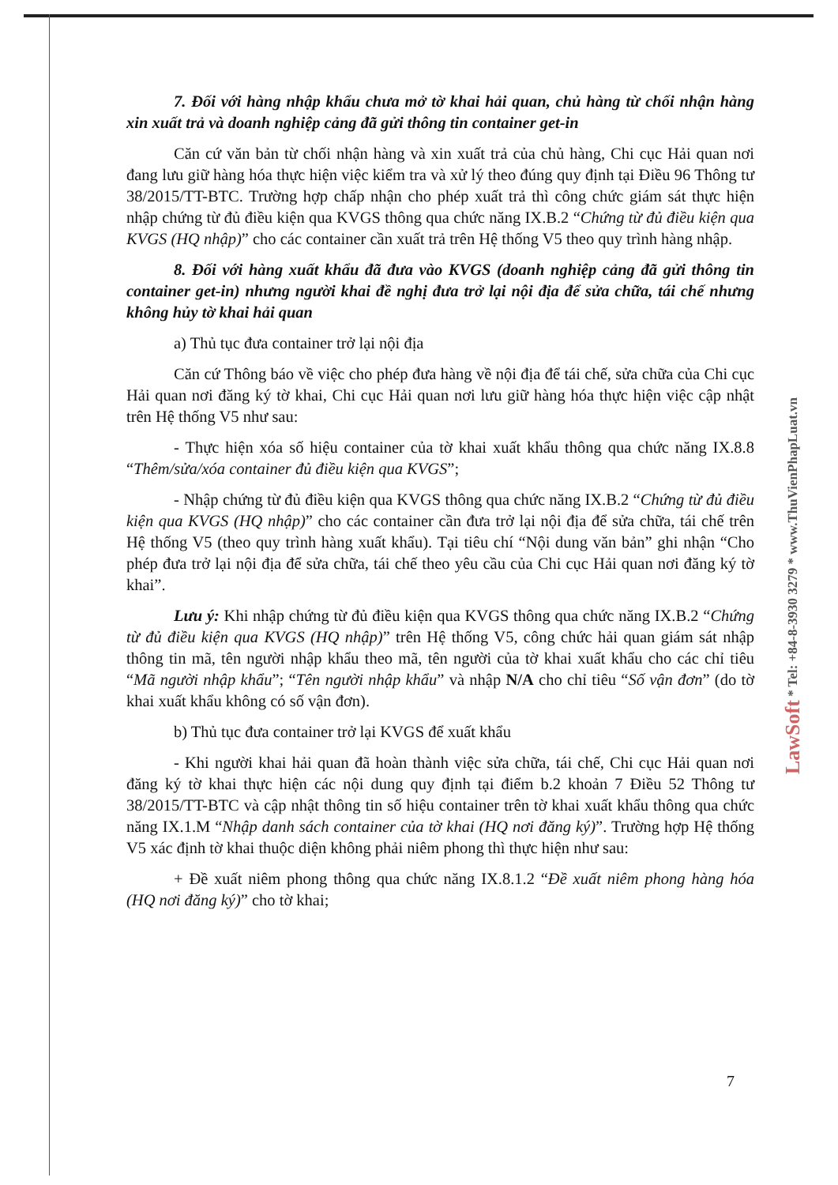7. Đối với hàng nhập khẩu chưa mở tờ khai hải quan, chủ hàng từ chối nhận hàng xin xuất trả và doanh nghiệp cảng đã gửi thông tin container get-in
Căn cứ văn bản từ chối nhận hàng và xin xuất trả của chủ hàng, Chi cục Hải quan nơi đang lưu giữ hàng hóa thực hiện việc kiểm tra và xử lý theo đúng quy định tại Điều 96 Thông tư 38/2015/TT-BTC. Trường hợp chấp nhận cho phép xuất trả thì công chức giám sát thực hiện nhập chứng từ đủ điều kiện qua KVGS thông qua chức năng IX.B.2 “Chứng từ đủ điều kiện qua KVGS (HQ nhập)” cho các container cần xuất trả trên Hệ thống V5 theo quy trình hàng nhập.
8. Đối với hàng xuất khẩu đã đưa vào KVGS (doanh nghiệp cảng đã gửi thông tin container get-in) nhưng người khai đề nghị đưa trở lại nội địa để sửa chữa, tái chế nhưng không hủy tờ khai hải quan
a) Thủ tục đưa container trở lại nội địa
Căn cứ Thông báo về việc cho phép đưa hàng về nội địa để tái chế, sửa chữa của Chi cục Hải quan nơi đăng ký tờ khai, Chi cục Hải quan nơi lưu giữ hàng hóa thực hiện việc cập nhật trên Hệ thống V5 như sau:
- Thực hiện xóa số hiệu container của tờ khai xuất khẩu thông qua chức năng IX.8.8 “Thêm/sửa/xóa container đủ điều kiện qua KVGS”;
- Nhập chứng từ đủ điều kiện qua KVGS thông qua chức năng IX.B.2 “Chứng từ đủ điều kiện qua KVGS (HQ nhập)” cho các container cần đưa trở lại nội địa để sửa chữa, tái chế trên Hệ thống V5 (theo quy trình hàng xuất khẩu). Tại tiêu chí “Nội dung văn bản” ghi nhận “Cho phép đưa trở lại nội địa để sửa chữa, tái chế theo yêu cầu của Chi cục Hải quan nơi đăng ký tờ khai”.
Lưu ý: Khi nhập chứng từ đủ điều kiện qua KVGS thông qua chức năng IX.B.2 “Chứng từ đủ điều kiện qua KVGS (HQ nhập)” trên Hệ thống V5, công chức hải quan giám sát nhập thông tin mã, tên người nhập khẩu theo mã, tên người của tờ khai xuất khẩu cho các chỉ tiêu “Mã người nhập khẩu”; “Tên người nhập khẩu” và nhập N/A cho chỉ tiêu “Số vận đơn” (do tờ khai xuất khẩu không có số vận đơn).
b) Thủ tục đưa container trở lại KVGS để xuất khẩu
- Khi người khai hải quan đã hoàn thành việc sửa chữa, tái chế, Chi cục Hải quan nơi đăng ký tờ khai thực hiện các nội dung quy định tại điểm b.2 khoản 7 Điều 52 Thông tư 38/2015/TT-BTC và cập nhật thông tin số hiệu container trên tờ khai xuất khẩu thông qua chức năng IX.1.M “Nhập danh sách container của tờ khai (HQ nơi đăng ký)”. Trường hợp Hệ thống V5 xác định tờ khai thuộc diện không phải niêm phong thì thực hiện như sau:
+ Đề xuất niêm phong thông qua chức năng IX.8.1.2 “Đề xuất niêm phong hàng hóa (HQ nơi đăng ký)” cho tờ khai;
LawSoft * Tel: +84-8-3930 3279 * www.ThuVienPhapLuat.vn
7